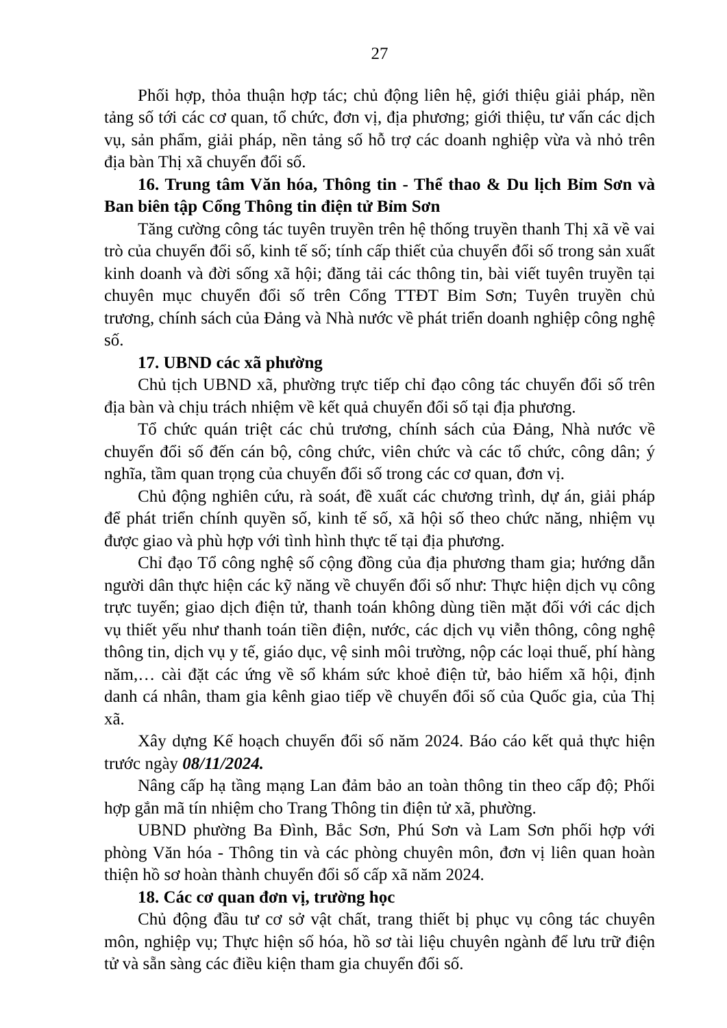27
Phối hợp, thỏa thuận hợp tác; chủ động liên hệ, giới thiệu giải pháp, nền tảng số tới các cơ quan, tổ chức, đơn vị, địa phương; giới thiệu, tư vấn các dịch vụ, sản phẩm, giải pháp, nền tảng số hỗ trợ các doanh nghiệp vừa và nhỏ trên địa bàn Thị xã chuyển đổi số.
16. Trung tâm Văn hóa, Thông tin - Thể thao & Du lịch Bỉm Sơn và Ban biên tập Cổng Thông tin điện tử Bỉm Sơn
Tăng cường công tác tuyên truyền trên hệ thống truyền thanh Thị xã về vai trò của chuyển đổi số, kinh tế số; tính cấp thiết của chuyển đổi số trong sản xuất kinh doanh và đời sống xã hội; đăng tải các thông tin, bài viết tuyên truyền tại chuyên mục chuyển đổi số trên Cổng TTĐT Bỉm Sơn; Tuyên truyền chủ trương, chính sách của Đảng và Nhà nước về phát triển doanh nghiệp công nghệ số.
17. UBND các xã phường
Chủ tịch UBND xã, phường trực tiếp chỉ đạo công tác chuyển đổi số trên địa bàn và chịu trách nhiệm về kết quả chuyển đổi số tại địa phương.
Tổ chức quán triệt các chủ trương, chính sách của Đảng, Nhà nước về chuyển đổi số đến cán bộ, công chức, viên chức và các tổ chức, công dân; ý nghĩa, tầm quan trọng của chuyển đổi số trong các cơ quan, đơn vị.
Chủ động nghiên cứu, rà soát, đề xuất các chương trình, dự án, giải pháp để phát triển chính quyền số, kinh tế số, xã hội số theo chức năng, nhiệm vụ được giao và phù hợp với tình hình thực tế tại địa phương.
Chỉ đạo Tổ công nghệ số cộng đồng của địa phương tham gia; hướng dẫn người dân thực hiện các kỹ năng về chuyển đổi số như: Thực hiện dịch vụ công trực tuyến; giao dịch điện tử, thanh toán không dùng tiền mặt đối với các dịch vụ thiết yếu như thanh toán tiền điện, nước, các dịch vụ viễn thông, công nghệ thông tin, dịch vụ y tế, giáo dục, vệ sinh môi trường, nộp các loại thuế, phí hàng năm,… cài đặt các ứng về sổ khám sức khoẻ điện tử, bảo hiểm xã hội, định danh cá nhân, tham gia kênh giao tiếp về chuyển đổi số của Quốc gia, của Thị xã.
Xây dựng Kế hoạch chuyển đổi số năm 2024. Báo cáo kết quả thực hiện trước ngày 08/11/2024.
Nâng cấp hạ tầng mạng Lan đảm bảo an toàn thông tin theo cấp độ; Phối hợp gắn mã tín nhiệm cho Trang Thông tin điện tử xã, phường.
UBND phường Ba Đình, Bắc Sơn, Phú Sơn và Lam Sơn phối hợp với phòng Văn hóa - Thông tin và các phòng chuyên môn, đơn vị liên quan hoàn thiện hồ sơ hoàn thành chuyển đổi số cấp xã năm 2024.
18. Các cơ quan đơn vị, trường học
Chủ động đầu tư cơ sở vật chất, trang thiết bị phục vụ công tác chuyên môn, nghiệp vụ; Thực hiện số hóa, hồ sơ tài liệu chuyên ngành để lưu trữ điện tử và sẵn sàng các điều kiện tham gia chuyển đổi số.